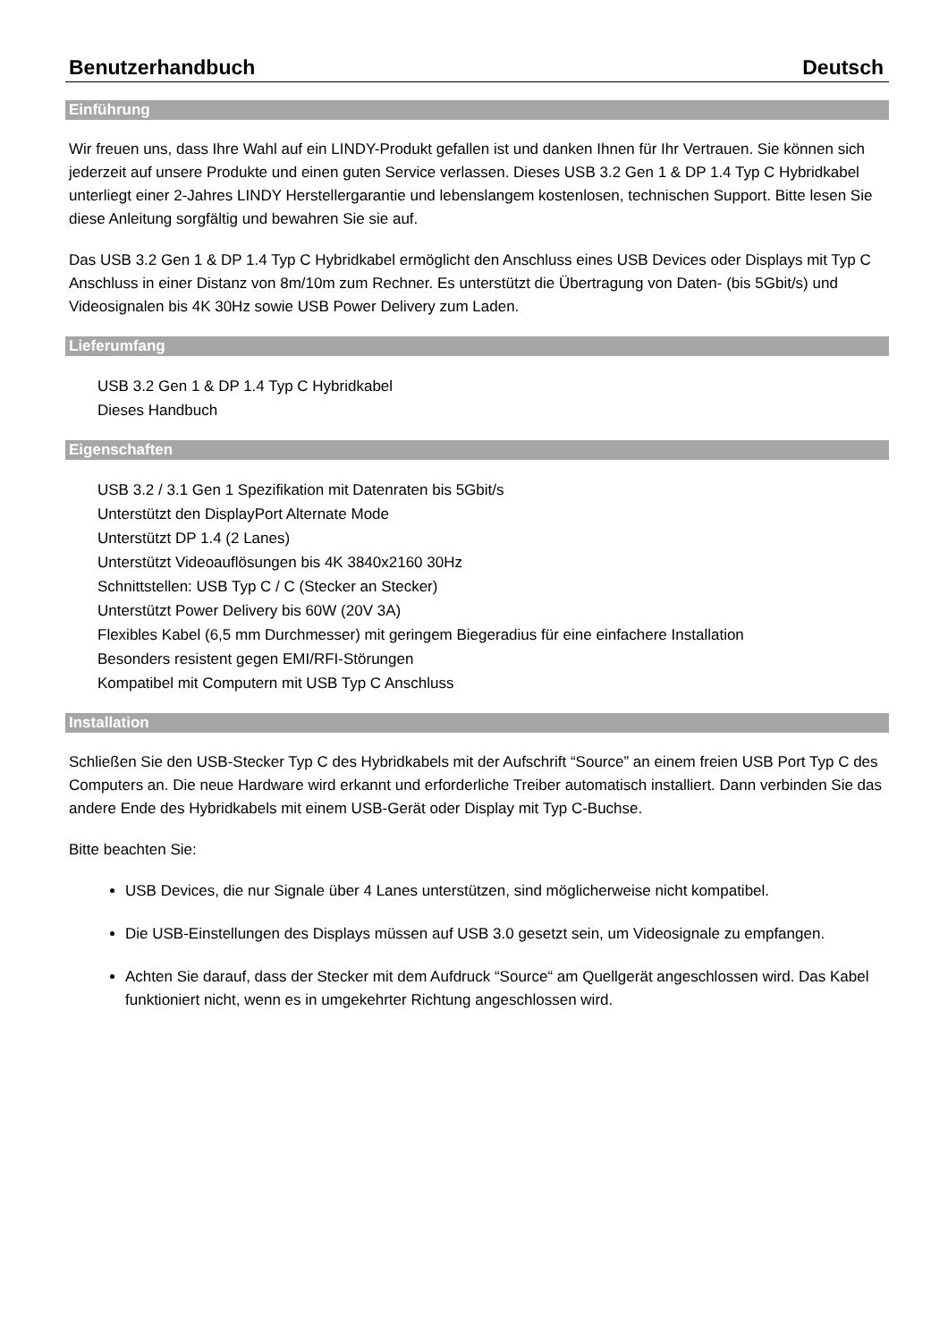Benutzerhandbuch Deutsch
Einführung
Wir freuen uns, dass Ihre Wahl auf ein LINDY-Produkt gefallen ist und danken Ihnen für Ihr Vertrauen. Sie können sich jederzeit auf unsere Produkte und einen guten Service verlassen. Dieses USB 3.2 Gen 1 & DP 1.4 Typ C Hybridkabel unterliegt einer 2-Jahres LINDY Herstellergarantie und lebenslangem kostenlosen, technischen Support. Bitte lesen Sie diese Anleitung sorgfältig und bewahren Sie sie auf.
Das USB 3.2 Gen 1 & DP 1.4 Typ C Hybridkabel ermöglicht den Anschluss eines USB Devices oder Displays mit Typ C Anschluss in einer Distanz von 8m/10m zum Rechner. Es unterstützt die Übertragung von Daten- (bis 5Gbit/s) und Videosignalen bis 4K 30Hz sowie USB Power Delivery zum Laden.
Lieferumfang
USB 3.2 Gen 1 & DP 1.4 Typ C Hybridkabel
Dieses Handbuch
Eigenschaften
USB 3.2 / 3.1 Gen 1 Spezifikation mit Datenraten bis 5Gbit/s
Unterstützt den DisplayPort Alternate Mode
Unterstützt DP 1.4 (2 Lanes)
Unterstützt Videoauflösungen bis 4K 3840x2160 30Hz
Schnittstellen: USB Typ C / C (Stecker an Stecker)
Unterstützt Power Delivery bis 60W (20V 3A)
Flexibles Kabel (6,5 mm Durchmesser) mit geringem Biegeradius für eine einfachere Installation
Besonders resistent gegen EMI/RFI-Störungen
Kompatibel mit Computern mit USB Typ C Anschluss
Installation
Schließen Sie den USB-Stecker Typ C des Hybridkabels mit der Aufschrift “Source” an einem freien USB Port Typ C des Computers an. Die neue Hardware wird erkannt und erforderliche Treiber automatisch installiert. Dann verbinden Sie das andere Ende des Hybridkabels mit einem USB-Gerät oder Display mit Typ C-Buchse.
Bitte beachten Sie:
USB Devices, die nur Signale über 4 Lanes unterstützen, sind möglicherweise nicht kompatibel.
Die USB-Einstellungen des Displays müssen auf USB 3.0 gesetzt sein, um Videosignale zu empfangen.
Achten Sie darauf, dass der Stecker mit dem Aufdruck “Source“ am Quellgerät angeschlossen wird. Das Kabel funktioniert nicht, wenn es in umgekehrter Richtung angeschlossen wird.